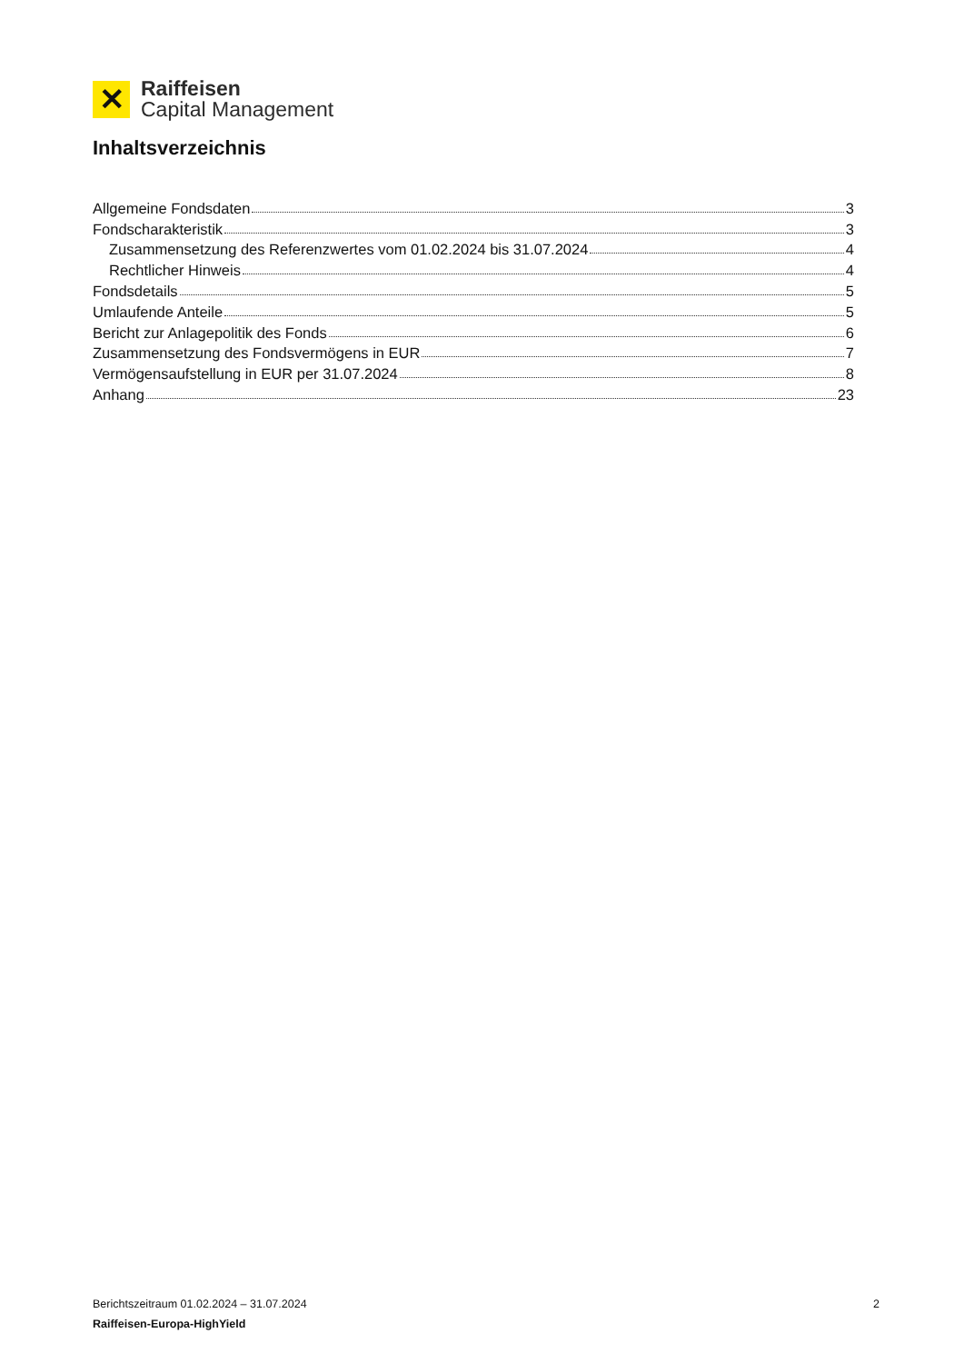✕
Raiffeisen
Capital Management
Inhaltsverzeichnis
Allgemeine Fondsdaten 3
Fondscharakteristik 3
Zusammensetzung des Referenzwertes vom 01.02.2024 bis 31.07.2024 4
Rechtlicher Hinweis 4
Fondsdetails 5
Umlaufende Anteile 5
Bericht zur Anlagepolitik des Fonds 6
Zusammensetzung des Fondsvermögens in EUR 7
Vermögensaufstellung in EUR per 31.07.2024 8
Anhang 23
Berichtszeitraum 01.02.2024 – 31.07.2024 2
Raiffeisen-Europa-HighYield